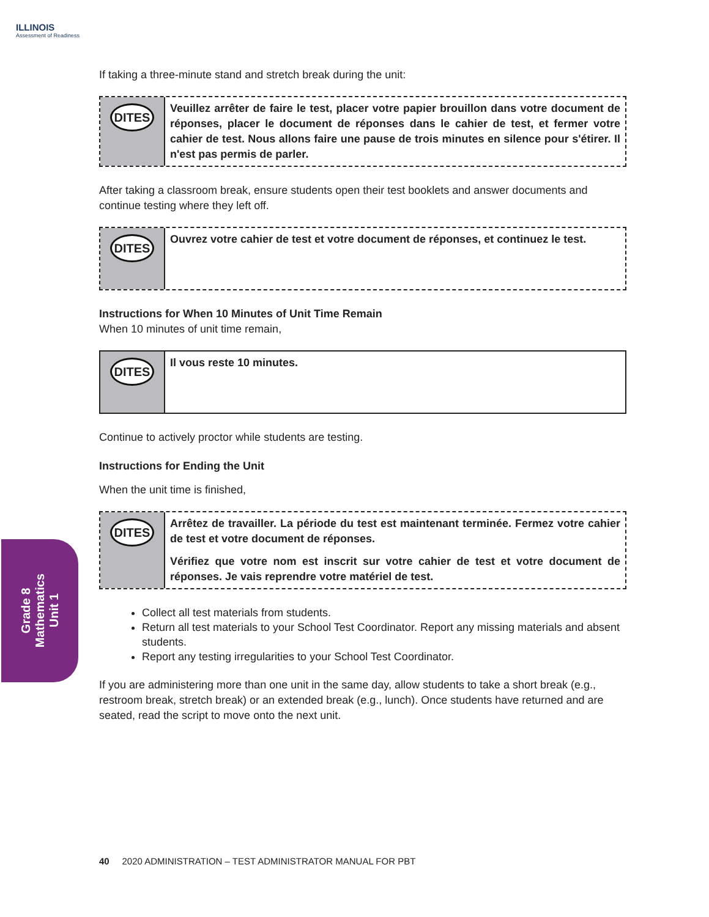ILLINOIS
Assessment of Readiness
If taking a three-minute stand and stretch break during the unit:
DITES
Veuillez arrêter de faire le test, placer votre papier brouillon dans votre document de réponses, placer le document de réponses dans le cahier de test, et fermer votre cahier de test. Nous allons faire une pause de trois minutes en silence pour s'étirer. Il n'est pas permis de parler.
After taking a classroom break, ensure students open their test booklets and answer documents and continue testing where they left off.
DITES
Ouvrez votre cahier de test et votre document de réponses, et continuez le test.
Instructions for When 10 Minutes of Unit Time Remain
When 10 minutes of unit time remain,
DITES
Il vous reste 10 minutes.
Continue to actively proctor while students are testing.
Instructions for Ending the Unit
When the unit time is finished,
DITES
Arrêtez de travailler. La période du test est maintenant terminée. Fermez votre cahier de test et votre document de réponses.
Vérifiez que votre nom est inscrit sur votre cahier de test et votre document de réponses. Je vais reprendre votre matériel de test.
Collect all test materials from students.
Return all test materials to your School Test Coordinator. Report any missing materials and absent students.
Report any testing irregularities to your School Test Coordinator.
If you are administering more than one unit in the same day, allow students to take a short break (e.g., restroom break, stretch break) or an extended break (e.g., lunch). Once students have returned and are seated, read the script to move onto the next unit.
Grade 8
Mathematics
Unit 1
40 2020 ADMINISTRATION – TEST ADMINISTRATOR MANUAL FOR PBT